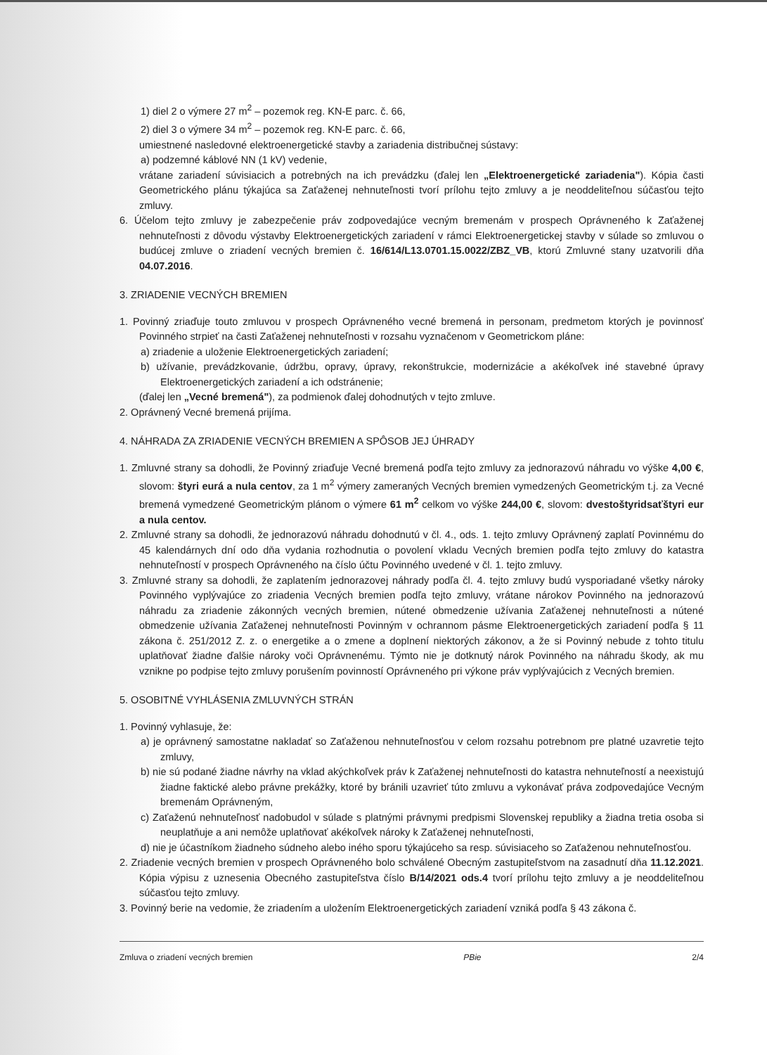1) diel 2 o výmere 27 m<sup>2</sup> – pozemok reg. KN-E parc. č. 66,
2) diel 3 o výmere 34 m<sup>2</sup> – pozemok reg. KN-E parc. č. 66,
umiestnené nasledovné elektroenergetické stavby a zariadenia distribučnej sústavy:
a) podzemné káblové NN (1 kV) vedenie,
vrátane zariadení súvisiacich a potrebných na ich prevádzku (ďalej len „Elektroenergetické zariadenia"). Kópia časti Geometrického plánu týkajúca sa Zaťaženej nehnuteľnosti tvorí prílohu tejto zmluvy a je neoddeliteľnou súčasťou tejto zmluvy.
6. Účelom tejto zmluvy je zabezpečenie práv zodpovedajúce vecným bremenám v prospech Oprávneného k Zaťaženej nehnuteľnosti z dôvodu výstavby Elektroenergetických zariadení v rámci Elektroenergetickej stavby v súlade so zmluvou o budúcej zmluve o zriadení vecných bremien č. 16/614/L13.0701.15.0022/ZBZ_VB, ktorú Zmluvné stany uzatvorili dňa 04.07.2016.
3. ZRIADENIE VECNÝCH BREMIEN
1. Povinný zriaďuje touto zmluvou v prospech Oprávneného vecné bremená in personam, predmetom ktorých je povinnosť Povinného strpieť na časti Zaťaženej nehnuteľnosti v rozsahu vyznačenom v Geometrickom pláne:
a) zriadenie a uloženie Elektroenergetických zariadení;
b) užívanie, prevádzkovanie, údržbu, opravy, úpravy, rekonštrukcie, modernizácie a akékoľvek iné stavebné úpravy Elektroenergetických zariadení a ich odstránenie;
(ďalej len „Vecné bremená"), za podmienok ďalej dohodnutých v tejto zmluve.
2. Oprávnený Vecné bremená prijíma.
4. NÁHRADA ZA ZRIADENIE VECNÝCH BREMIEN A SPÔSOB JEJ ÚHRADY
1. Zmluvné strany sa dohodli, že Povinný zriaďuje Vecné bremená podľa tejto zmluvy za jednorazovú náhradu vo výške 4,00 €, slovom: štyri eurá a nula centov, za 1 m<sup>2</sup> výmery zameraných Vecných bremien vymedzených Geometrickým t.j. za Vecné bremená vymedzené Geometrickým plánom o výmere 61 m<sup>2</sup> celkom vo výške 244,00 €, slovom: dvestoštyridsaťštyri eur a nula centov.
2. Zmluvné strany sa dohodli, že jednorazovú náhradu dohodnutú v čl. 4., ods. 1. tejto zmluvy Oprávnený zaplatí Povinnému do 45 kalendárnych dní odo dňa vydania rozhodnutia o povolení vkladu Vecných bremien podľa tejto zmluvy do katastra nehnuteľností v prospech Oprávneného na číslo účtu Povinného uvedené v čl. 1. tejto zmluvy.
3. Zmluvné strany sa dohodli, že zaplatením jednorazovej náhrady podľa čl. 4. tejto zmluvy budú vysporiadané všetky nároky Povinného vyplývajúce zo zriadenia Vecných bremien podľa tejto zmluvy, vrátane nárokov Povinného na jednorazovú náhradu za zriadenie zákonných vecných bremien, nútené obmedzenie užívania Zaťaženej nehnuteľnosti a nútené obmedzenie užívania Zaťaženej nehnuteľnosti Povinným v ochrannom pásme Elektroenergetických zariadení podľa § 11 zákona č. 251/2012 Z. z. o energetike a o zmene a doplnení niektorých zákonov, a že si Povinný nebude z tohto titulu uplatňovať žiadne ďalšie nároky voči Oprávnenému. Týmto nie je dotknutý nárok Povinného na náhradu škody, ak mu vznikne po podpise tejto zmluvy porušením povinností Oprávneného pri výkone práv vyplývajúcich z Vecných bremien.
5. OSOBITNÉ VYHLÁSENIA ZMLUVNÝCH STRÁN
1. Povinný vyhlasuje, že:
a) je oprávnený samostatne nakladať so Zaťaženou nehnuteľnosťou v celom rozsahu potrebnom pre platné uzavretie tejto zmluvy,
b) nie sú podané žiadne návrhy na vklad akýchkoľvek práv k Zaťaženej nehnuteľnosti do katastra nehnuteľností a neexistujú žiadne faktické alebo právne prekážky, ktoré by bránili uzavrieť túto zmluvu a vykonávať práva zodpovedajúce Vecným bremenám Oprávneným,
c) Zaťaženú nehnuteľnosť nadobudol v súlade s platnými právnymi predpismi Slovenskej republiky a žiadna tretia osoba si neuplatňuje a ani nemôže uplatňovať akékoľvek nároky k Zaťaženej nehnuteľnosti,
d) nie je účastníkom žiadneho súdneho alebo iného sporu týkajúceho sa resp. súvisiaceho so Zaťaženou nehnuteľnosťou.
2. Zriadenie vecných bremien v prospech Oprávneného bolo schválené Obecným zastupiteľstvom na zasadnutí dňa 11.12.2021. Kópia výpisu z uznesenia Obecného zastupiteľstva číslo B/14/2021 ods.4 tvorí prílohu tejto zmluvy a je neoddeliteľnou súčasťou tejto zmluvy.
3. Povinný berie na vedomie, že zriadením a uložením Elektroenergetických zariadení vzniká podľa § 43 zákona č.
Zmluva o zriadení vecných bremien PBie 2/4